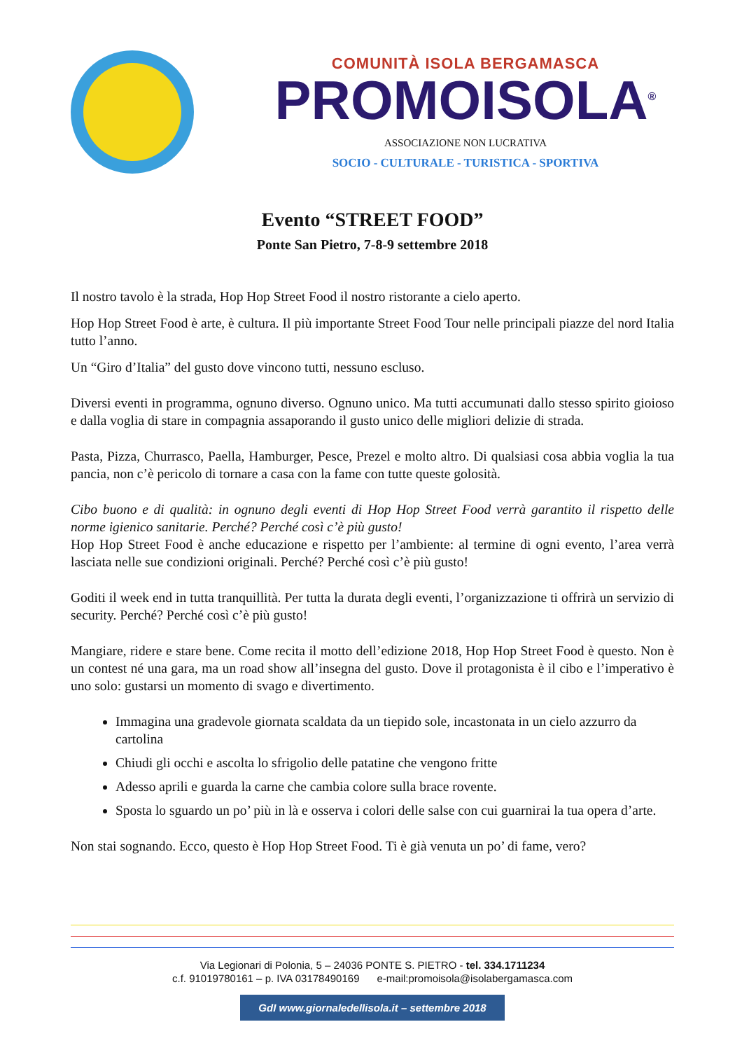COMUNITÀ ISOLA BERGAMASCA
PROMOISOLA<sup>®</sup>
ASSOCIAZIONE NON LUCRATIVA
SOCIO - CULTURALE - TURISTICA - SPORTIVA
Evento “STREET FOOD”
Ponte San Pietro, 7-8-9 settembre 2018
Il nostro tavolo è la strada, Hop Hop Street Food il nostro ristorante a cielo aperto.
Hop Hop Street Food è arte, è cultura. Il più importante Street Food Tour nelle principali piazze del nord Italia tutto l’anno.
Un “Giro d’Italia” del gusto dove vincono tutti, nessuno escluso.
Diversi eventi in programma, ognuno diverso. Ognuno unico. Ma tutti accumunati dallo stesso spirito gioioso e dalla voglia di stare in compagnia assaporando il gusto unico delle migliori delizie di strada.
Pasta, Pizza, Churrasco, Paella, Hamburger, Pesce, Prezel e molto altro. Di qualsiasi cosa abbia voglia la tua pancia, non c’è pericolo di tornare a casa con la fame con tutte queste golosità.
Cibo buono e di qualità: in ognuno degli eventi di Hop Hop Street Food verrà garantito il rispetto delle norme igienico sanitarie. Perché? Perché così c’è più gusto!
Hop Hop Street Food è anche educazione e rispetto per l’ambiente: al termine di ogni evento, l’area verrà lasciata nelle sue condizioni originali. Perché? Perché così c’è più gusto!
Goditi il week end in tutta tranquillità. Per tutta la durata degli eventi, l’organizzazione ti offrirà un servizio di security. Perché? Perché così c’è più gusto!
Mangiare, ridere e stare bene. Come recita il motto dell’edizione 2018, Hop Hop Street Food è questo. Non è un contest né una gara, ma un road show all’insegna del gusto. Dove il protagonista è il cibo e l’imperativo è uno solo: gustarsi un momento di svago e divertimento.
Immagina una gradevole giornata scaldata da un tiepido sole, incastonata in un cielo azzurro da cartolina
Chiudi gli occhi e ascolta lo sfrigolio delle patatine che vengono fritte
Adesso aprili e guarda la carne che cambia colore sulla brace rovente.
Sposta lo sguardo un po’ più in là e osserva i colori delle salse con cui guarnirai la tua opera d’arte.
Non stai sognando. Ecco, questo è Hop Hop Street Food. Ti è già venuta un po’ di fame, vero?
Via Legionari di Polonia, 5 – 24036 PONTE S. PIETRO - tel. 334.1711234
c.f. 91019780161 – p. IVA 03178490169 e-mail:promoisola@isolabergamasca.com
GdI www.giornaledellisola.it – settembre 2018